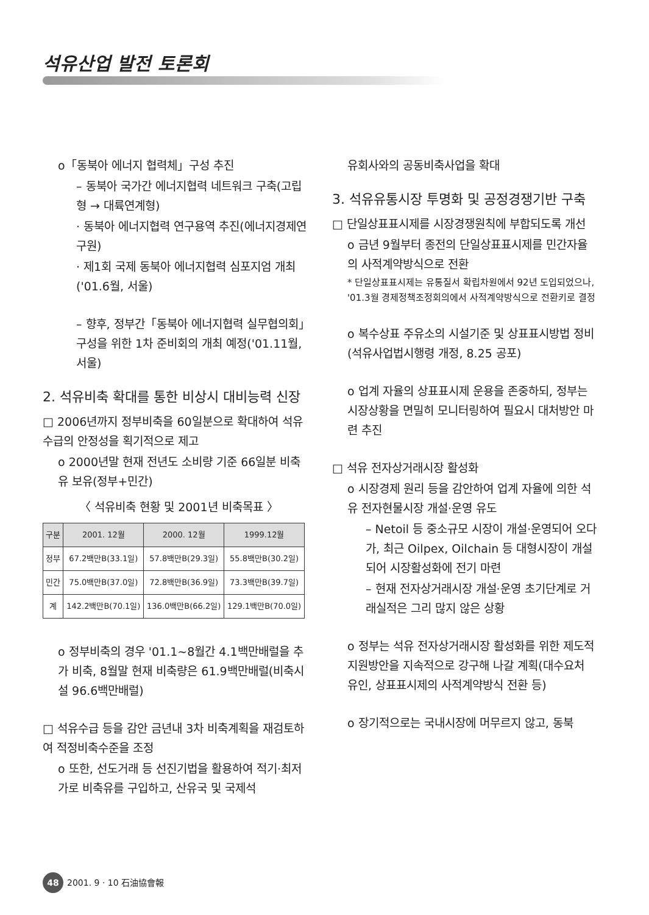석유산업 발전 토론회
o「동북아 에너지 협력체」구성 추진
– 동북아 국가간 에너지협력 네트워크 구축(고립형 → 대륙연계형)
· 동북아 에너지협력 연구용역 추진(에너지경제연구원)
· 제1회 국제 동북아 에너지협력 심포지엄 개최('01.6월, 서울)
– 향후, 정부간「동북아 에너지협력 실무협의회」구성을 위한 1차 준비회의 개최 예정('01.11월, 서울)
2. 석유비축 확대를 통한 비상시 대비능력 신장
□ 2006년까지 정부비축을 60일분으로 확대하여 석유수급의 안정성을 획기적으로 제고
o 2000년말 현재 전년도 소비량 기준 66일분 비축유 보유(정부+민간)
〈 석유비축 현황 및 2001년 비축목표 〉
| 구분 | 2001. 12월 | 2000. 12월 | 1999.12월 |
| --- | --- | --- | --- |
| 정부 | 67.2백만B(33.1일) | 57.8백만B(29.3일) | 55.8백만B(30.2일) |
| 민간 | 75.0백만B(37.0일) | 72.8백만B(36.9일) | 73.3백만B(39.7일) |
| 계 | 142.2백만B(70.1일) | 136.0백만B(66.2일) | 129.1백만B(70.0일) |
o 정부비축의 경우 '01.1~8월간 4.1백만배럴을 추가 비축, 8월말 현재 비축량은 61.9백만배럴(비축시설 96.6백만배럴)
□ 석유수급 등을 감안 금년내 3차 비축계획을 재검토하여 적정비축수준을 조정
o 또한, 선도거래 등 선진기법을 활용하여 적기·최저가로 비축유를 구입하고, 산유국 및 국제석
유회사와의 공동비축사업을 확대
3. 석유유통시장 투명화 및 공정경쟁기반 구축
□ 단일상표표시제를 시장경쟁원칙에 부합되도록 개선
o 금년 9월부터 종전의 단일상표표시제를 민간자율의 사적계약방식으로 전환
* 단일상표표시제는 유통질서 확립차원에서 92년 도입되었으나, '01.3월 경제정책조정회의에서 사적계약방식으로 전환키로 결정
o 복수상표 주유소의 시설기준 및 상표표시방법 정비(석유사업법시행령 개정, 8.25 공포)
o 업계 자율의 상표표시제 운용을 존중하되, 정부는 시장상황을 면밀히 모니터링하여 필요시 대처방안 마련 추진
□ 석유 전자상거래시장 활성화
o 시장경제 원리 등을 감안하여 업계 자율에 의한 석유 전자현물시장 개설·운영 유도
– Netoil 등 중소규모 시장이 개설·운영되어 오다가, 최근 Oilpex, Oilchain 등 대형시장이 개설되어 시장활성화에 전기 마련
– 현재 전자상거래시장 개설·운영 초기단계로 거래실적은 그리 많지 않은 상황
o 정부는 석유 전자상거래시장 활성화를 위한 제도적 지원방안을 지속적으로 강구해 나갈 계획(대수요처 유인, 상표표시제의 사적계약방식 전환 등)
o 장기적으로는 국내시장에 머무르지 않고, 동북
48 2001. 9 · 10 石油協會報